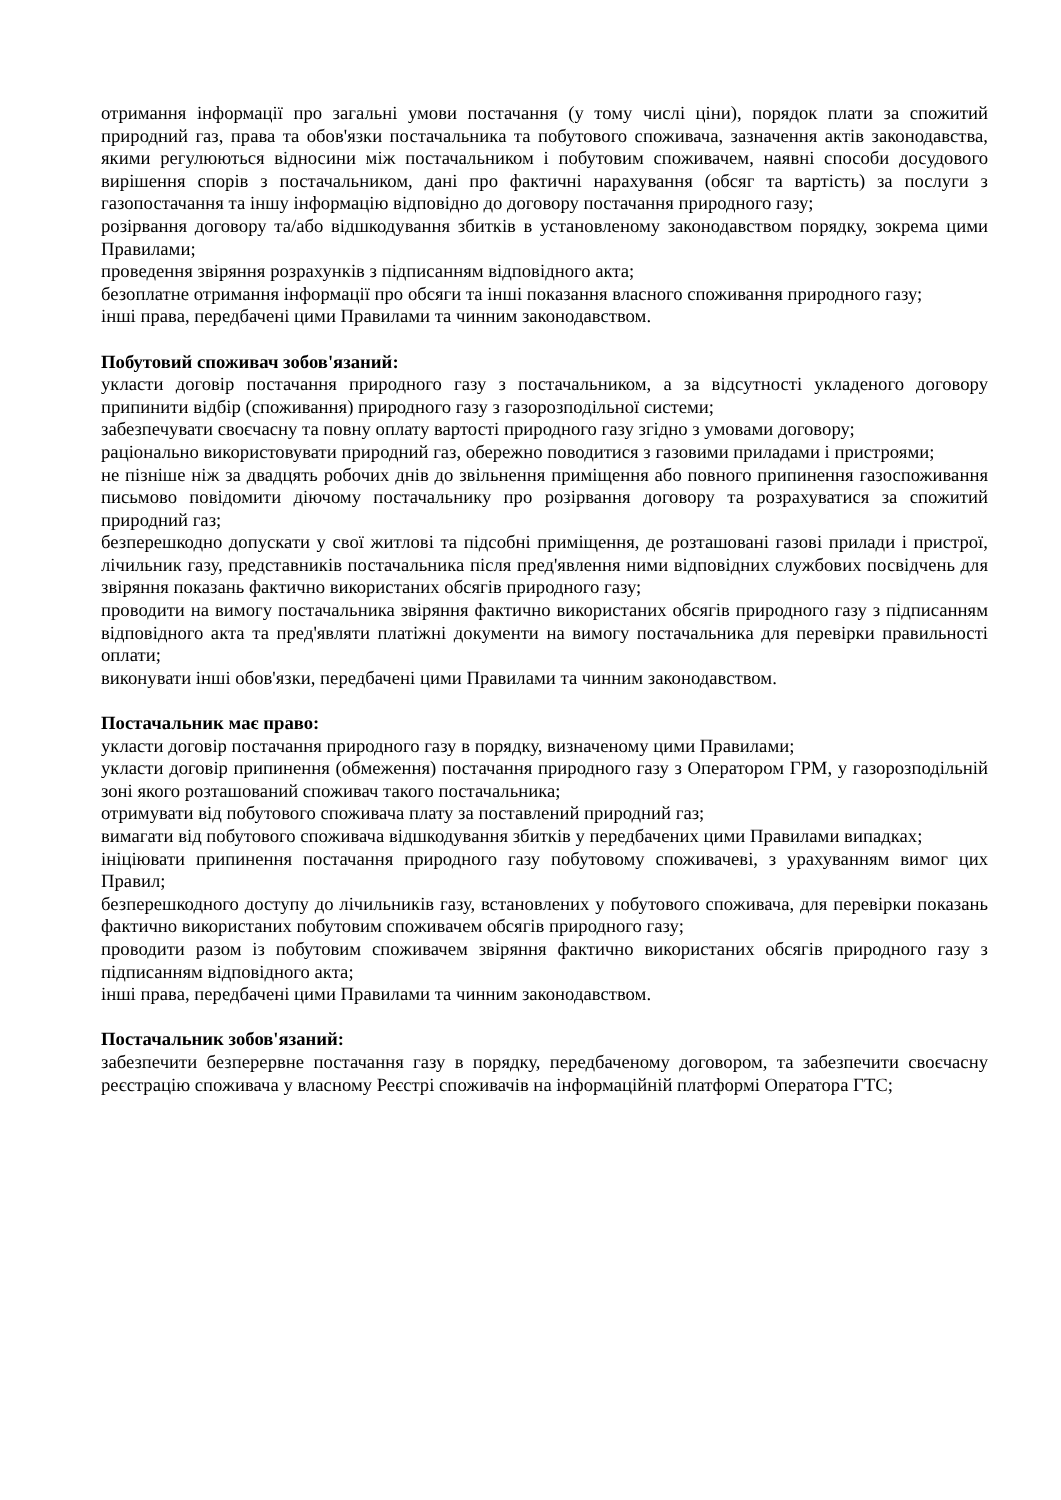отримання інформації про загальні умови постачання (у тому числі ціни), порядок плати за спожитий природний газ, права та обов'язки постачальника та побутового споживача, зазначення актів законодавства, якими регулюються відносини між постачальником і побутовим споживачем, наявні способи досудового вирішення спорів з постачальником, дані про фактичні нарахування (обсяг та вартість) за послуги з газопостачання та іншу інформацію відповідно до договору постачання природного газу;
розірвання договору та/або відшкодування збитків в установленому законодавством порядку, зокрема цими Правилами;
проведення звіряння розрахунків з підписанням відповідного акта;
безоплатне отримання інформації про обсяги та інші показання власного споживання природного газу;
інші права, передбачені цими Правилами та чинним законодавством.
Побутовий споживач зобов'язаний:
укласти договір постачання природного газу з постачальником, а за відсутності укладеного договору припинити відбір (споживання) природного газу з газорозподільної системи;
забезпечувати своєчасну та повну оплату вартості природного газу згідно з умовами договору;
раціонально використовувати природний газ, обережно поводитися з газовими приладами і пристроями;
не пізніше ніж за двадцять робочих днів до звільнення приміщення або повного припинення газоспоживання письмово повідомити діючому постачальнику про розірвання договору та розрахуватися за спожитий природний газ;
безперешкодно допускати у свої житлові та підсобні приміщення, де розташовані газові прилади і пристрої, лічильник газу, представників постачальника після пред'явлення ними відповідних службових посвідчень для звіряння показань фактично використаних обсягів природного газу;
проводити на вимогу постачальника звіряння фактично використаних обсягів природного газу з підписанням відповідного акта та пред'являти платіжні документи на вимогу постачальника для перевірки правильності оплати;
виконувати інші обов'язки, передбачені цими Правилами та чинним законодавством.
Постачальник має право:
укласти договір постачання природного газу в порядку, визначеному цими Правилами;
укласти договір припинення (обмеження) постачання природного газу з Оператором ГРМ, у газорозподільній зоні якого розташований споживач такого постачальника;
отримувати від побутового споживача плату за поставлений природний газ;
вимагати від побутового споживача відшкодування збитків у передбачених цими Правилами випадках;
ініціювати припинення постачання природного газу побутовому споживачеві, з урахуванням вимог цих Правил;
безперешкодного доступу до лічильників газу, встановлених у побутового споживача, для перевірки показань фактично використаних побутовим споживачем обсягів природного газу;
проводити разом із побутовим споживачем звіряння фактично використаних обсягів природного газу з підписанням відповідного акта;
інші права, передбачені цими Правилами та чинним законодавством.
Постачальник зобов'язаний:
забезпечити безперервне постачання газу в порядку, передбаченому договором, та забезпечити своєчасну реєстрацію споживача у власному Реєстрі споживачів на інформаційній платформі Оператора ГТС;